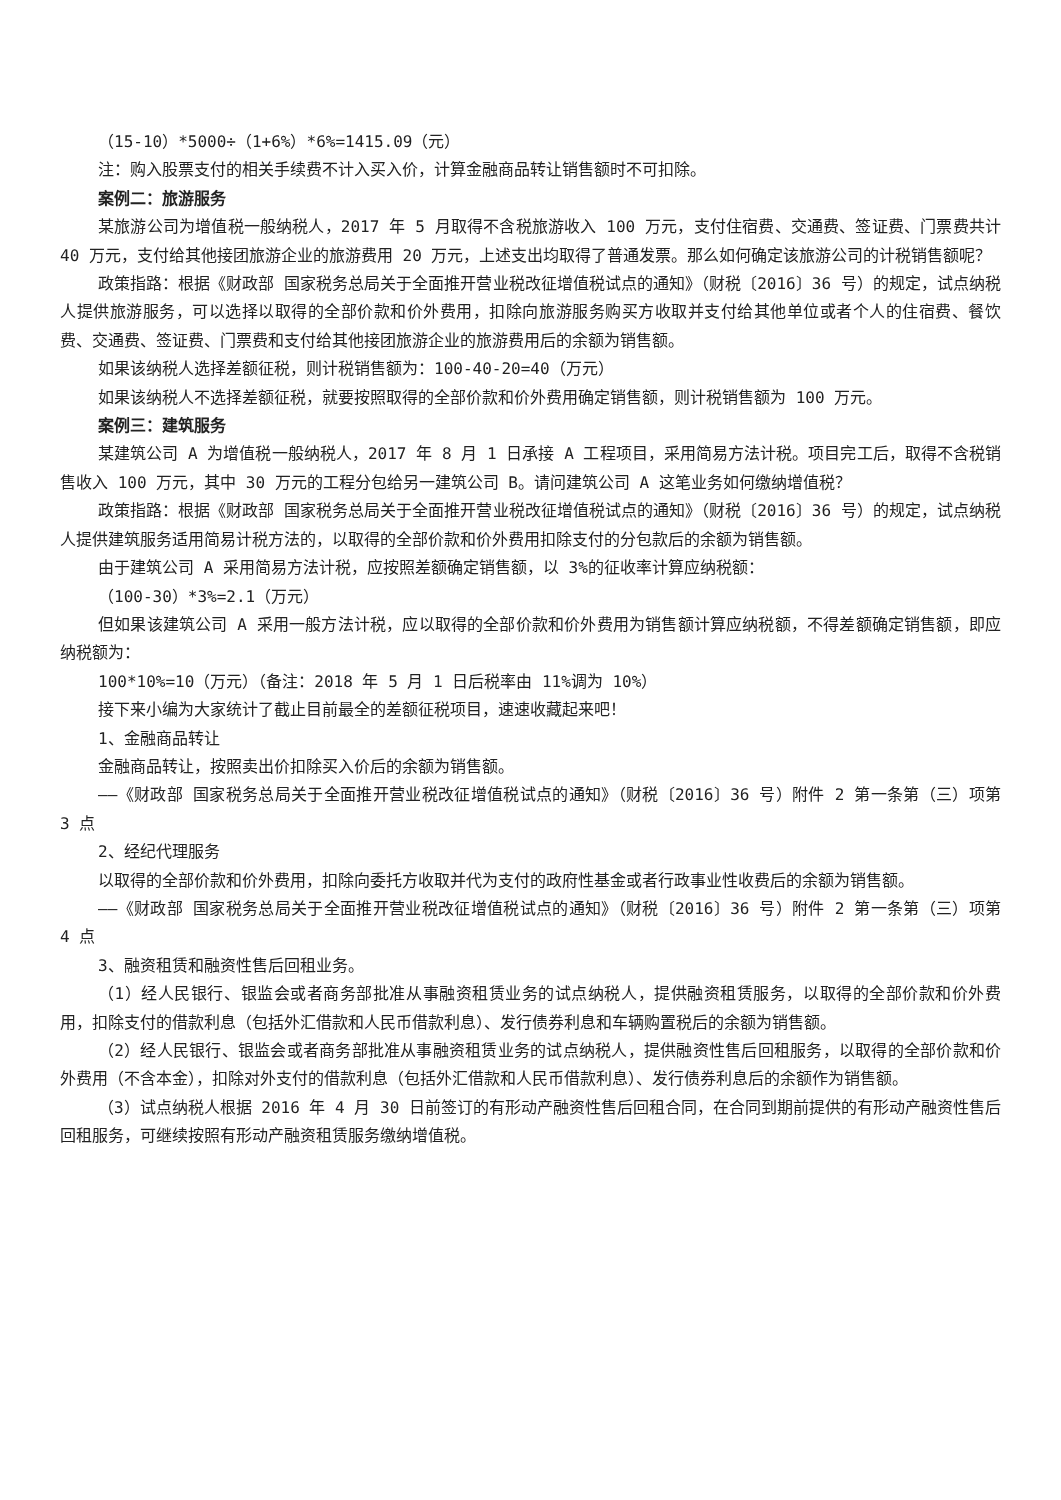（15-10）*5000÷（1+6%）*6%=1415.09（元）
注：购入股票支付的相关手续费不计入买入价，计算金融商品转让销售额时不可扣除。
案例二：旅游服务
某旅游公司为增值税一般纳税人，2017 年 5 月取得不含税旅游收入 100 万元，支付住宿费、交通费、签证费、门票费共计 40 万元，支付给其他接团旅游企业的旅游费用 20 万元，上述支出均取得了普通发票。那么如何确定该旅游公司的计税销售额呢？
政策指路：根据《财政部 国家税务总局关于全面推开营业税改征增值税试点的通知》（财税〔2016〕36 号）的规定，试点纳税人提供旅游服务，可以选择以取得的全部价款和价外费用，扣除向旅游服务购买方收取并支付给其他单位或者个人的住宿费、餐饮费、交通费、签证费、门票费和支付给其他接团旅游企业的旅游费用后的余额为销售额。
如果该纳税人选择差额征税，则计税销售额为：100-40-20=40（万元）
如果该纳税人不选择差额征税，就要按照取得的全部价款和价外费用确定销售额，则计税销售额为 100 万元。
案例三：建筑服务
某建筑公司 A 为增值税一般纳税人，2017 年 8 月 1 日承接 A 工程项目，采用简易方法计税。项目完工后，取得不含税销售收入 100 万元，其中 30 万元的工程分包给另一建筑公司 B。请问建筑公司 A 这笔业务如何缴纳增值税？
政策指路：根据《财政部 国家税务总局关于全面推开营业税改征增值税试点的通知》（财税〔2016〕36 号）的规定，试点纳税人提供建筑服务适用简易计税方法的，以取得的全部价款和价外费用扣除支付的分包款后的余额为销售额。
由于建筑公司 A 采用简易方法计税，应按照差额确定销售额，以 3%的征收率计算应纳税额：
（100-30）*3%=2.1（万元）
但如果该建筑公司 A 采用一般方法计税，应以取得的全部价款和价外费用为销售额计算应纳税额，不得差额确定销售额，即应纳税额为：
100*10%=10（万元）（备注：2018 年 5 月 1 日后税率由 11%调为 10%）
接下来小编为大家统计了截止目前最全的差额征税项目，速速收藏起来吧！
1、金融商品转让
金融商品转让，按照卖出价扣除买入价后的余额为销售额。
——《财政部 国家税务总局关于全面推开营业税改征增值税试点的通知》（财税〔2016〕36 号）附件 2 第一条第（三）项第 3 点
2、经纪代理服务
以取得的全部价款和价外费用，扣除向委托方收取并代为支付的政府性基金或者行政事业性收费后的余额为销售额。
——《财政部 国家税务总局关于全面推开营业税改征增值税试点的通知》（财税〔2016〕36 号）附件 2 第一条第（三）项第 4 点
3、融资租赁和融资性售后回租业务。
（1）经人民银行、银监会或者商务部批准从事融资租赁业务的试点纳税人，提供融资租赁服务，以取得的全部价款和价外费用，扣除支付的借款利息（包括外汇借款和人民币借款利息）、发行债券利息和车辆购置税后的余额为销售额。
（2）经人民银行、银监会或者商务部批准从事融资租赁业务的试点纳税人，提供融资性售后回租服务，以取得的全部价款和价外费用（不含本金），扣除对外支付的借款利息（包括外汇借款和人民币借款利息）、发行债券利息后的余额作为销售额。
（3）试点纳税人根据 2016 年 4 月 30 日前签订的有形动产融资性售后回租合同，在合同到期前提供的有形动产融资性售后回租服务，可继续按照有形动产融资租赁服务缴纳增值税。